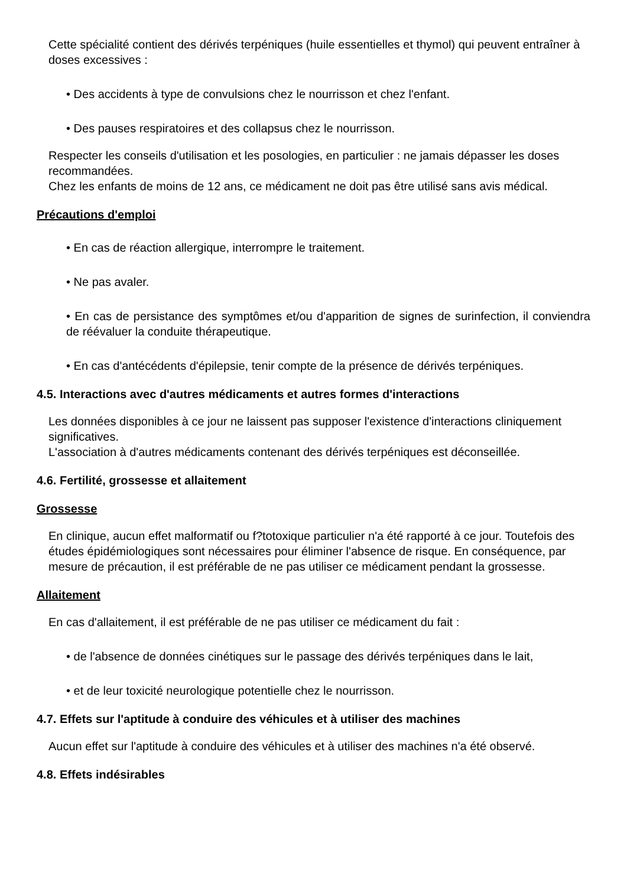Cette spécialité contient des dérivés terpéniques (huile essentielles et thymol) qui peuvent entraîner à doses excessives :
• Des accidents à type de convulsions chez le nourrisson et chez l'enfant.
• Des pauses respiratoires et des collapsus chez le nourrisson.
Respecter les conseils d'utilisation et les posologies, en particulier : ne jamais dépasser les doses recommandées.
Chez les enfants de moins de 12 ans, ce médicament ne doit pas être utilisé sans avis médical.
Précautions d'emploi
• En cas de réaction allergique, interrompre le traitement.
• Ne pas avaler.
• En cas de persistance des symptômes et/ou d'apparition de signes de surinfection, il conviendra de réévaluer la conduite thérapeutique.
• En cas d'antécédents d'épilepsie, tenir compte de la présence de dérivés terpéniques.
4.5. Interactions avec d'autres médicaments et autres formes d'interactions
Les données disponibles à ce jour ne laissent pas supposer l'existence d'interactions cliniquement significatives.
L'association à d'autres médicaments contenant des dérivés terpéniques est déconseillée.
4.6. Fertilité, grossesse et allaitement
Grossesse
En clinique, aucun effet malformatif ou f?totoxique particulier n'a été rapporté à ce jour. Toutefois des études épidémiologiques sont nécessaires pour éliminer l'absence de risque. En conséquence, par mesure de précaution, il est préférable de ne pas utiliser ce médicament pendant la grossesse.
Allaitement
En cas d'allaitement, il est préférable de ne pas utiliser ce médicament du fait :
• de l'absence de données cinétiques sur le passage des dérivés terpéniques dans le lait,
• et de leur toxicité neurologique potentielle chez le nourrisson.
4.7. Effets sur l'aptitude à conduire des véhicules et à utiliser des machines
Aucun effet sur l'aptitude à conduire des véhicules et à utiliser des machines n'a été observé.
4.8. Effets indésirables